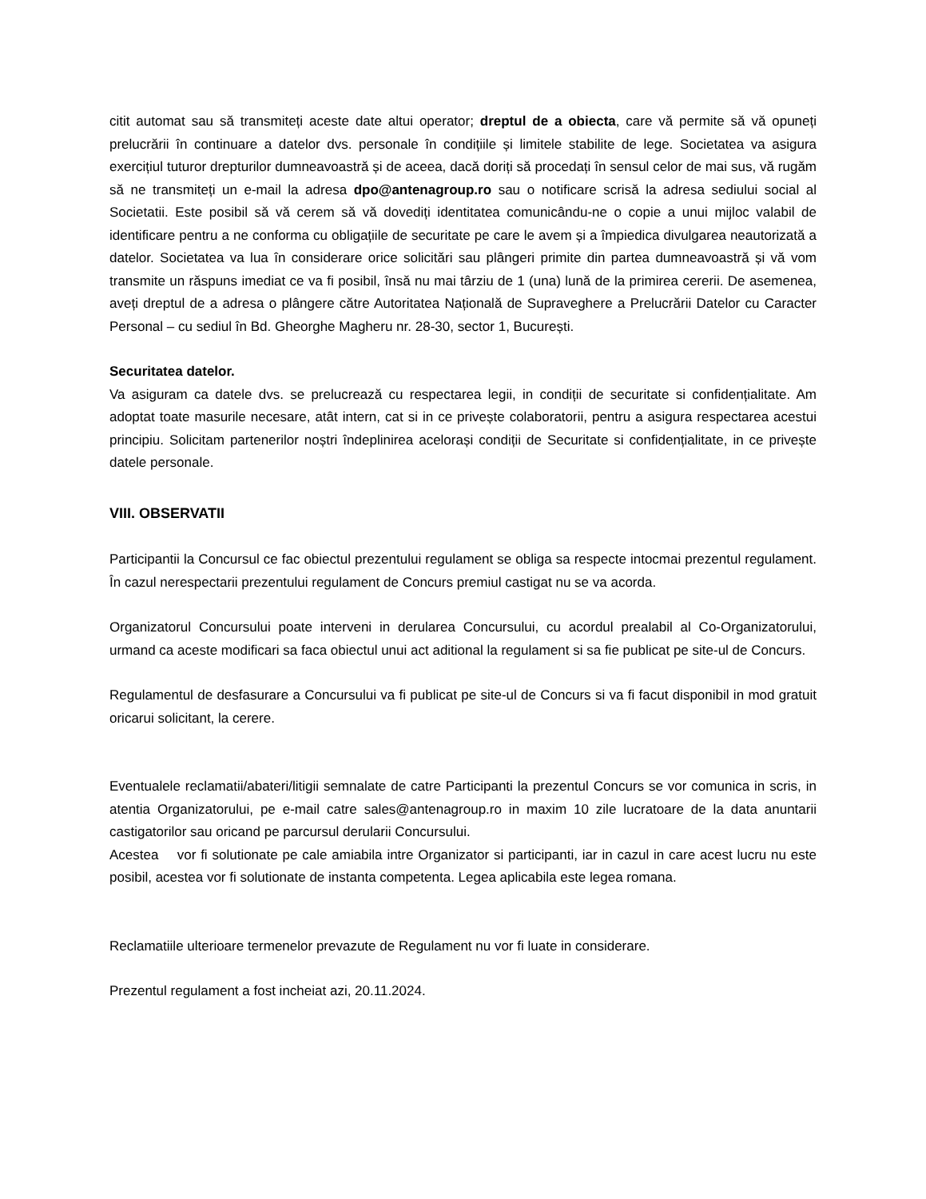citit automat sau să transmiteți aceste date altui operator; dreptul de a obiecta, care vă permite să vă opuneți prelucrării în continuare a datelor dvs. personale în condițiile și limitele stabilite de lege. Societatea va asigura exercițiul tuturor drepturilor dumneavoastră și de aceea, dacă doriți să procedați în sensul celor de mai sus, vă rugăm să ne transmiteți un e-mail la adresa dpo@antenagroup.ro sau o notificare scrisă la adresa sediului social al Societatii. Este posibil să vă cerem să vă dovediți identitatea comunicându-ne o copie a unui mijloc valabil de identificare pentru a ne conforma cu obligațiile de securitate pe care le avem și a împiedica divulgarea neautorizată a datelor. Societatea va lua în considerare orice solicitări sau plângeri primite din partea dumneavoastră și vă vom transmite un răspuns imediat ce va fi posibil, însă nu mai târziu de 1 (una) lună de la primirea cererii. De asemenea, aveți dreptul de a adresa o plângere către Autoritatea Națională de Supraveghere a Prelucrării Datelor cu Caracter Personal – cu sediul în Bd. Gheorghe Magheru nr. 28-30, sector 1, București.
Securitatea datelor.
Va asiguram ca datele dvs. se prelucrează cu respectarea legii, in condiții de securitate si confidențialitate. Am adoptat toate masurile necesare, atât intern, cat si in ce privește colaboratorii, pentru a asigura respectarea acestui principiu. Solicitam partenerilor noștri îndeplinirea acelorași condiții de Securitate si confidențialitate, in ce privește datele personale.
VIII. OBSERVATII
Participantii la Concursul ce fac obiectul prezentului regulament se obliga sa respecte intocmai prezentul regulament. În cazul nerespectarii prezentului regulament de Concurs premiul castigat nu se va acorda.
Organizatorul Concursului poate interveni in derularea Concursului, cu acordul prealabil al Co-Organizatorului, urmand ca aceste modificari sa faca obiectul unui act aditional la regulament si sa fie publicat pe site-ul de Concurs.
Regulamentul de desfasurare a Concursului va fi publicat pe site-ul de Concurs si va fi facut disponibil in mod gratuit oricarui solicitant, la cerere.
Eventualele reclamatii/abateri/litigii semnalate de catre Participanti la prezentul Concurs se vor comunica in scris, in atentia Organizatorului, pe e-mail catre sales@antenagroup.ro in maxim 10 zile lucratoare de la data anuntarii castigatorilor sau oricand pe parcursul derularii Concursului.
Acestea vor fi solutionate pe cale amiabila intre Organizator si participanti, iar in cazul in care acest lucru nu este posibil, acestea vor fi solutionate de instanta competenta. Legea aplicabila este legea romana.
Reclamatiile ulterioare termenelor prevazute de Regulament nu vor fi luate in considerare.
Prezentul regulament a fost incheiat azi, 20.11.2024.